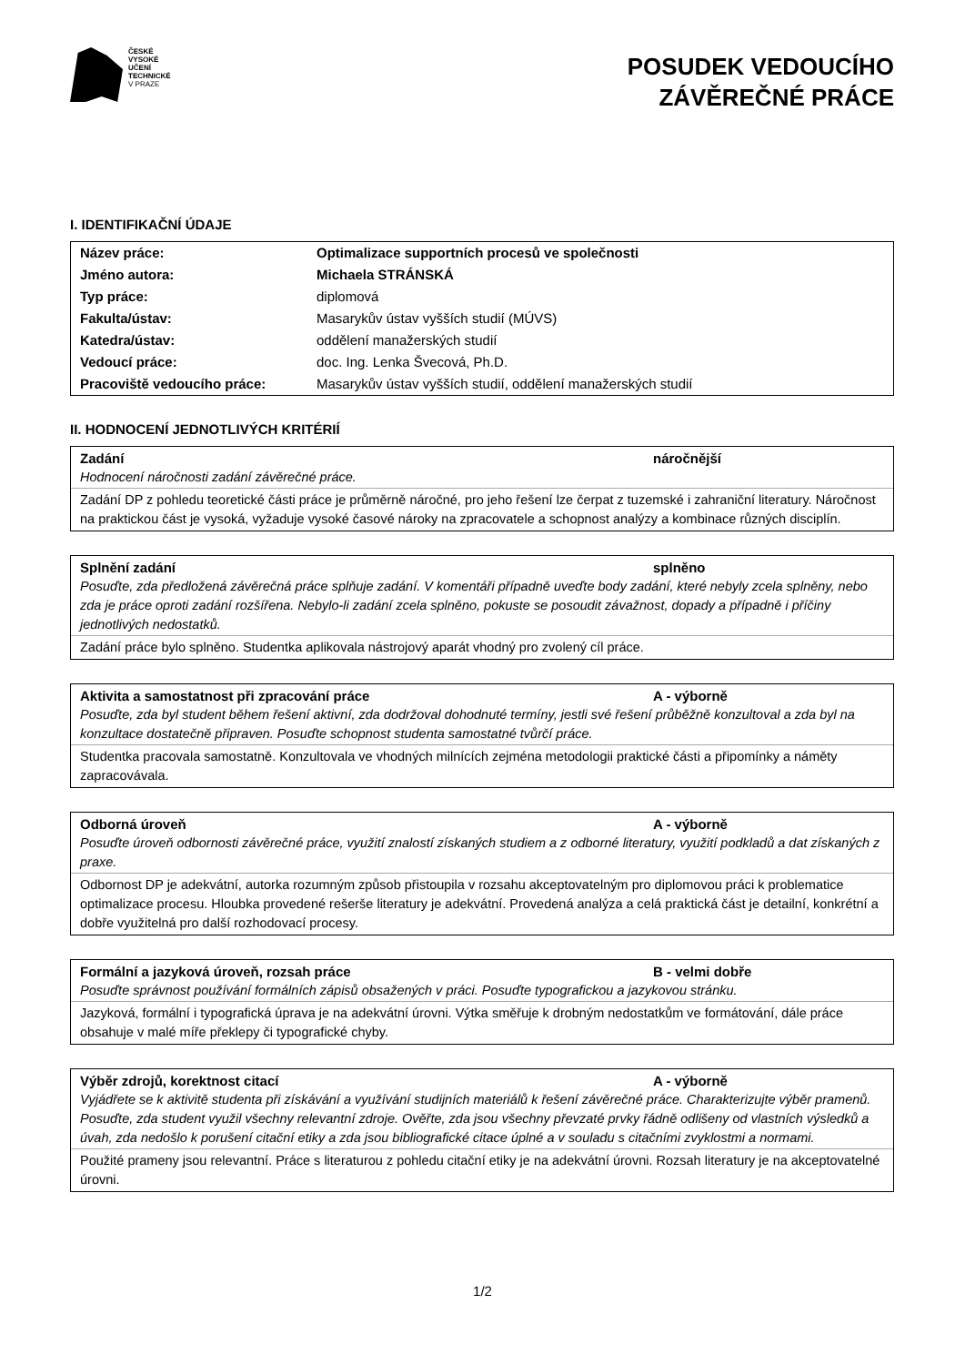ČESKÉ
VYSOKÉ
UČENÍ
TECHNICKÉ
V PRAZE
POSUDEK VEDOUCÍHO
ZÁVĚREČNÉ PRÁCE
I. IDENTIFIKAČNÍ ÚDAJE
| Název práce: | Optimalizace supportních procesů ve společnosti |
| Jméno autora: | Michaela STRÁNSKÁ |
| Typ práce: | diplomová |
| Fakulta/ústav: | Masarykův ústav vyšších studií (MÚVS) |
| Katedra/ústav: | oddělení manažerských studií |
| Vedoucí práce: | doc. Ing. Lenka Švecová, Ph.D. |
| Pracoviště vedoucího práce: | Masarykův ústav vyšších studií, oddělení manažerských studií |
II. HODNOCENÍ JEDNOTLIVÝCH KRITÉRIÍ
Zadání náročnější
Hodnocení náročnosti zadání závěrečné práce.
Zadání DP z pohledu teoretické části práce je průměrně náročné, pro jeho řešení lze čerpat z tuzemské i zahraniční literatury. Náročnost na praktickou část je vysoká, vyžaduje vysoké časové nároky na zpracovatele a schopnost analýzy a kombinace různých disciplín.
Splnění zadání splněno
Posuďte, zda předložená závěrečná práce splňuje zadání. V komentáři případně uveďte body zadání, které nebyly zcela splněny, nebo zda je práce oproti zadání rozšířena. Nebylo-li zadání zcela splněno, pokuste se posoudit závažnost, dopady a případně i příčiny jednotlivých nedostatků.
Zadání práce bylo splněno. Studentka aplikovala nástrojový aparát vhodný pro zvolený cíl práce.
Aktivita a samostatnost při zpracování práce A - výborně
Posuďte, zda byl student během řešení aktivní, zda dodržoval dohodnuté termíny, jestli své řešení průběžně konzultoval a zda byl na konzultace dostatečně připraven. Posuďte schopnost studenta samostatné tvůrčí práce.
Studentka pracovala samostatně. Konzultovala ve vhodných milnících zejména metodologii praktické části a připomínky a náměty zapracovávala.
Odborná úroveň A - výborně
Posuďte úroveň odbornosti závěrečné práce, využití znalostí získaných studiem a z odborné literatury, využití podkladů a dat získaných z praxe.
Odbornost DP je adekvátní, autorka rozumným způsob přistoupila v rozsahu akceptovatelným pro diplomovou práci k problematice optimalizace procesu. Hloubka provedené rešerše literatury je adekvátní. Provedená analýza a celá praktická část je detailní, konkrétní a dobře využitelná pro další rozhodovací procesy.
Formální a jazyková úroveň, rozsah práce B - velmi dobře
Posuďte správnost používání formálních zápisů obsažených v práci. Posuďte typografickou a jazykovou stránku.
Jazyková, formální i typografická úprava je na adekvátní úrovni. Výtka směřuje k drobným nedostatkům ve formátování, dále práce obsahuje v malé míře překlepy či typografické chyby.
Výběr zdrojů, korektnost citací A - výborně
Vyjádřete se k aktivitě studenta při získávání a využívání studijních materiálů k řešení závěrečné práce. Charakterizujte výběr pramenů. Posuďte, zda student využil všechny relevantní zdroje. Ověřte, zda jsou všechny převzaté prvky řádně odlišeny od vlastních výsledků a úvah, zda nedošlo k porušení citační etiky a zda jsou bibliografické citace úplné a v souladu s citačními zvyklostmi a normami.
Použité prameny jsou relevantní. Práce s literaturou z pohledu citační etiky je na adekvátní úrovni. Rozsah literatury je na akceptovatelné úrovni.
1/2